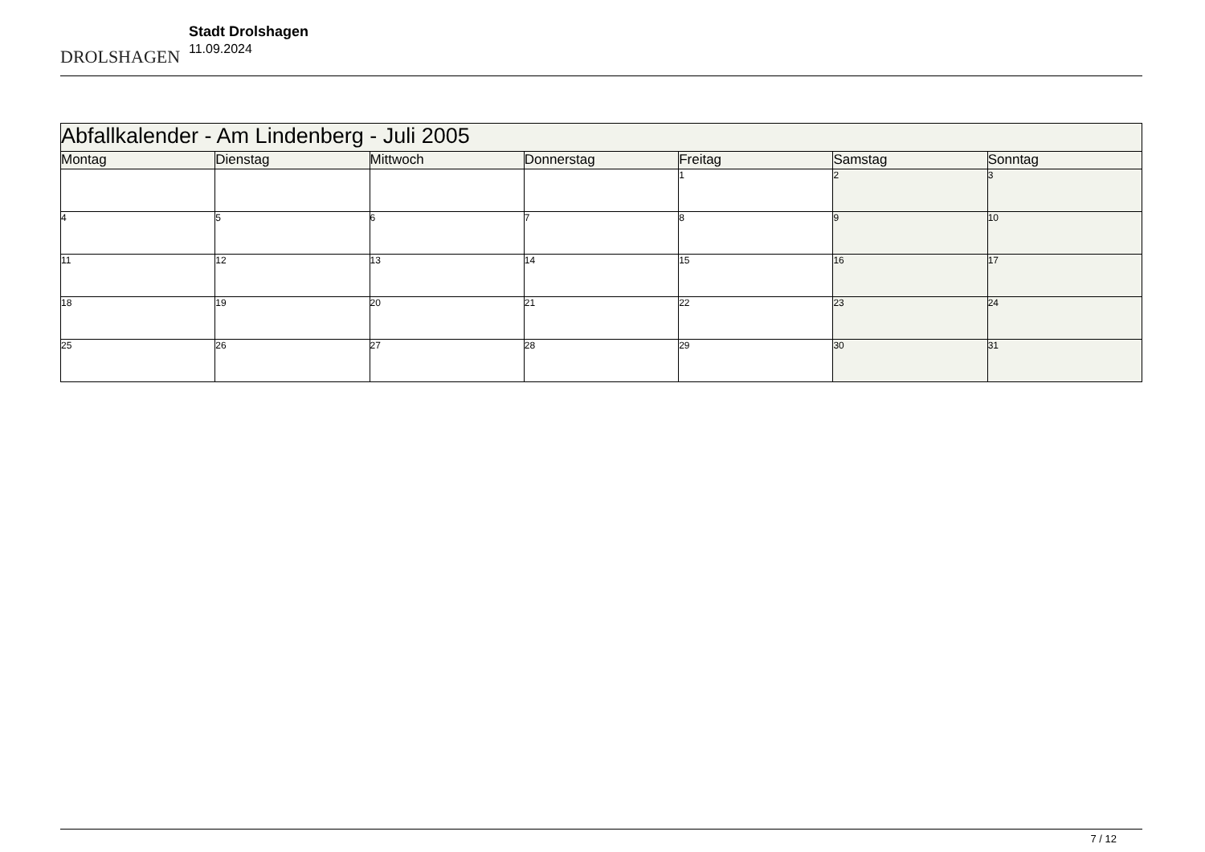DROLSHAGEN
Stadt Drolshagen
11.09.2024
| Abfallkalender - Am Lindenberg - Juli 2005 | | | | | | |
| Montag | Dienstag | Mittwoch | Donnerstag | Freitag | Samstag | Sonntag |
| | | | | 1 | 2 | 3 |
| 4 | 5 | 6 | 7 | 8 | 9 | 10 |
| 11 | 12 | 13 | 14 | 15 | 16 | 17 |
| 18 | 19 | 20 | 21 | 22 | 23 | 24 |
| 25 | 26 | 27 | 28 | 29 | 30 | 31 |
7 / 12